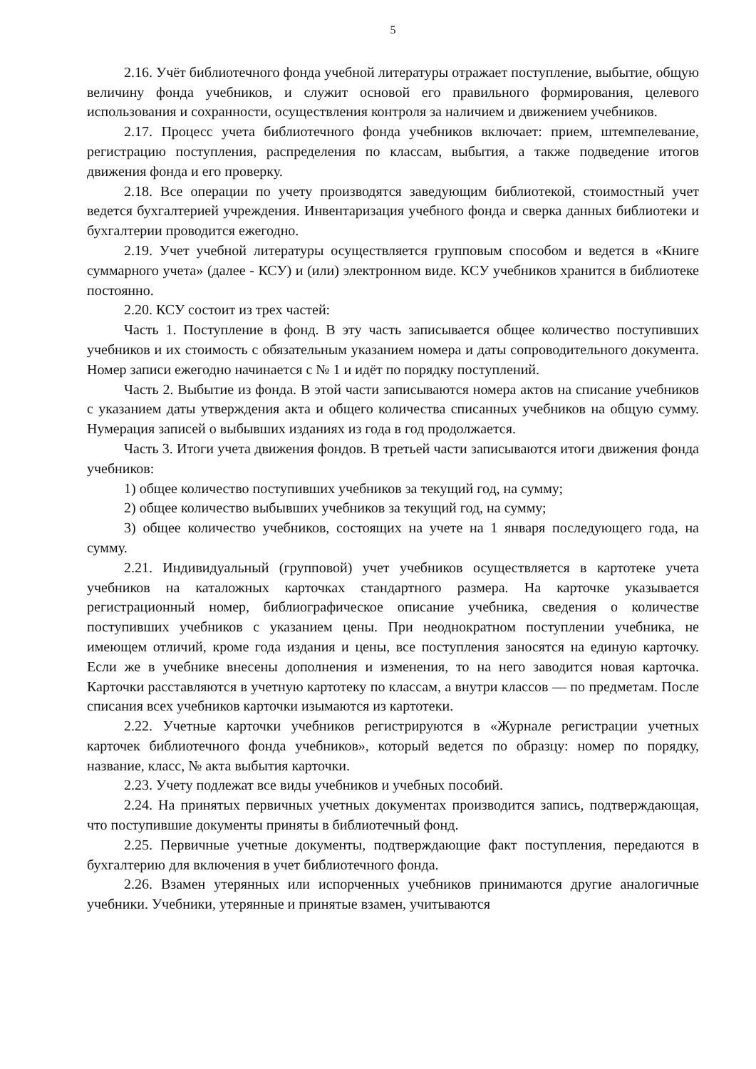5
2.16. Учёт библиотечного фонда учебной литературы отражает поступление, выбытие, общую величину фонда учебников, и служит основой его правильного формирования, целевого использования и сохранности, осуществления контроля за наличием и движением учебников.
2.17. Процесс учета библиотечного фонда учебников включает: прием, штемпелевание, регистрацию поступления, распределения по классам, выбытия, а также подведение итогов движения фонда и его проверку.
2.18. Все операции по учету производятся заведующим библиотекой, стоимостный учет ведется бухгалтерией учреждения. Инвентаризация учебного фонда и сверка данных библиотеки и бухгалтерии проводится ежегодно.
2.19. Учет учебной литературы осуществляется групповым способом и ведется в «Книге суммарного учета» (далее - КСУ) и (или) электронном виде. КСУ учебников хранится в библиотеке постоянно.
2.20. КСУ состоит из трех частей:
Часть 1. Поступление в фонд. В эту часть записывается общее количество поступивших учебников и их стоимость с обязательным указанием номера и даты сопроводительного документа. Номер записи ежегодно начинается с № 1 и идёт по порядку поступлений.
Часть 2. Выбытие из фонда. В этой части записываются номера актов на списание учебников с указанием даты утверждения акта и общего количества списанных учебников на общую сумму. Нумерация записей о выбывших изданиях из года в год продолжается.
Часть 3. Итоги учета движения фондов. В третьей части записываются итоги движения фонда учебников:
1) общее количество поступивших учебников за текущий год, на сумму;
2) общее количество выбывших учебников за текущий год, на сумму;
3) общее количество учебников, состоящих на учете на 1 января последующего года, на сумму.
2.21. Индивидуальный (групповой) учет учебников осуществляется в картотеке учета учебников на каталожных карточках стандартного размера. На карточке указывается регистрационный номер, библиографическое описание учебника, сведения о количестве поступивших учебников с указанием цены. При неоднократном поступлении учебника, не имеющем отличий, кроме года издания и цены, все поступления заносятся на единую карточку. Если же в учебнике внесены дополнения и изменения, то на него заводится новая карточка. Карточки расставляются в учетную картотеку по классам, а внутри классов — по предметам. После списания всех учебников карточки изымаются из картотеки.
2.22. Учетные карточки учебников регистрируются в «Журнале регистрации учетных карточек библиотечного фонда учебников», который ведется по образцу: номер по порядку, название, класс, № акта выбытия карточки.
2.23. Учету подлежат все виды учебников и учебных пособий.
2.24. На принятых первичных учетных документах производится запись, подтверждающая, что поступившие документы приняты в библиотечный фонд.
2.25. Первичные учетные документы, подтверждающие факт поступления, передаются в бухгалтерию для включения в учет библиотечного фонда.
2.26. Взамен утерянных или испорченных учебников принимаются другие аналогичные учебники. Учебники, утерянные и принятые взамен, учитываются